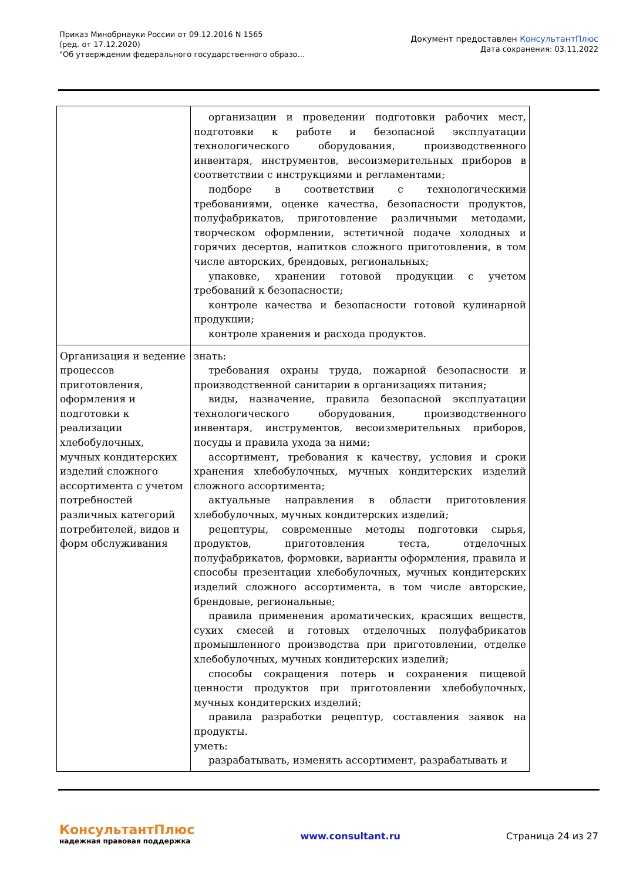Приказ Минобрнауки России от 09.12.2016 N 1565
(ред. от 17.12.2020)
"Об утверждении федерального государственного образо...
Документ предоставлен КонсультантПлюс
Дата сохранения: 03.11.2022
| | организации и проведении подготовки рабочих мест, подготовки к работе и безопасной эксплуатации технологического оборудования, производственного инвентаря, инструментов, весоизмерительных приборов в соответствии с инструкциями и регламентами; подборе в соответствии с технологическими требованиями, оценке качества, безопасности продуктов, полуфабрикатов, приготовление различными методами, творческом оформлении, эстетичной подаче холодных и горячих десертов, напитков сложного приготовления, в том числе авторских, брендовых, региональных; упаковке, хранении готовой продукции с учетом требований к безопасности; контроле качества и безопасности готовой кулинарной продукции; контроле хранения и расхода продуктов. |
| Организация и ведение процессов приготовления, оформления и подготовки к реализации хлебобулочных, мучных кондитерских изделий сложного ассортимента с учетом потребностей различных категорий потребителей, видов и форм обслуживания | знать: требования охраны труда, пожарной безопасности и производственной санитарии в организациях питания; виды, назначение, правила безопасной эксплуатации технологического оборудования, производственного инвентаря, инструментов, весоизмерительных приборов, посуды и правила ухода за ними; ассортимент, требования к качеству, условия и сроки хранения хлебобулочных, мучных кондитерских изделий сложного ассортимента; актуальные направления в области приготовления хлебобулочных, мучных кондитерских изделий; рецептуры, современные методы подготовки сырья, продуктов, приготовления теста, отделочных полуфабрикатов, формовки, варианты оформления, правила и способы презентации хлебобулочных, мучных кондитерских изделий сложного ассортимента, в том числе авторские, брендовые, региональные; правила применения ароматических, красящих веществ, сухих смесей и готовых отделочных полуфабрикатов промышленного производства при приготовлении, отделке хлебобулочных, мучных кондитерских изделий; способы сокращения потерь и сохранения пищевой ценности продуктов при приготовлении хлебобулочных, мучных кондитерских изделий; правила разработки рецептур, составления заявок на продукты. уметь: разрабатывать, изменять ассортимент, разрабатывать и |
КонсультантПлюс
надежная правовая поддержка
www.consultant.ru Страница 24 из 27